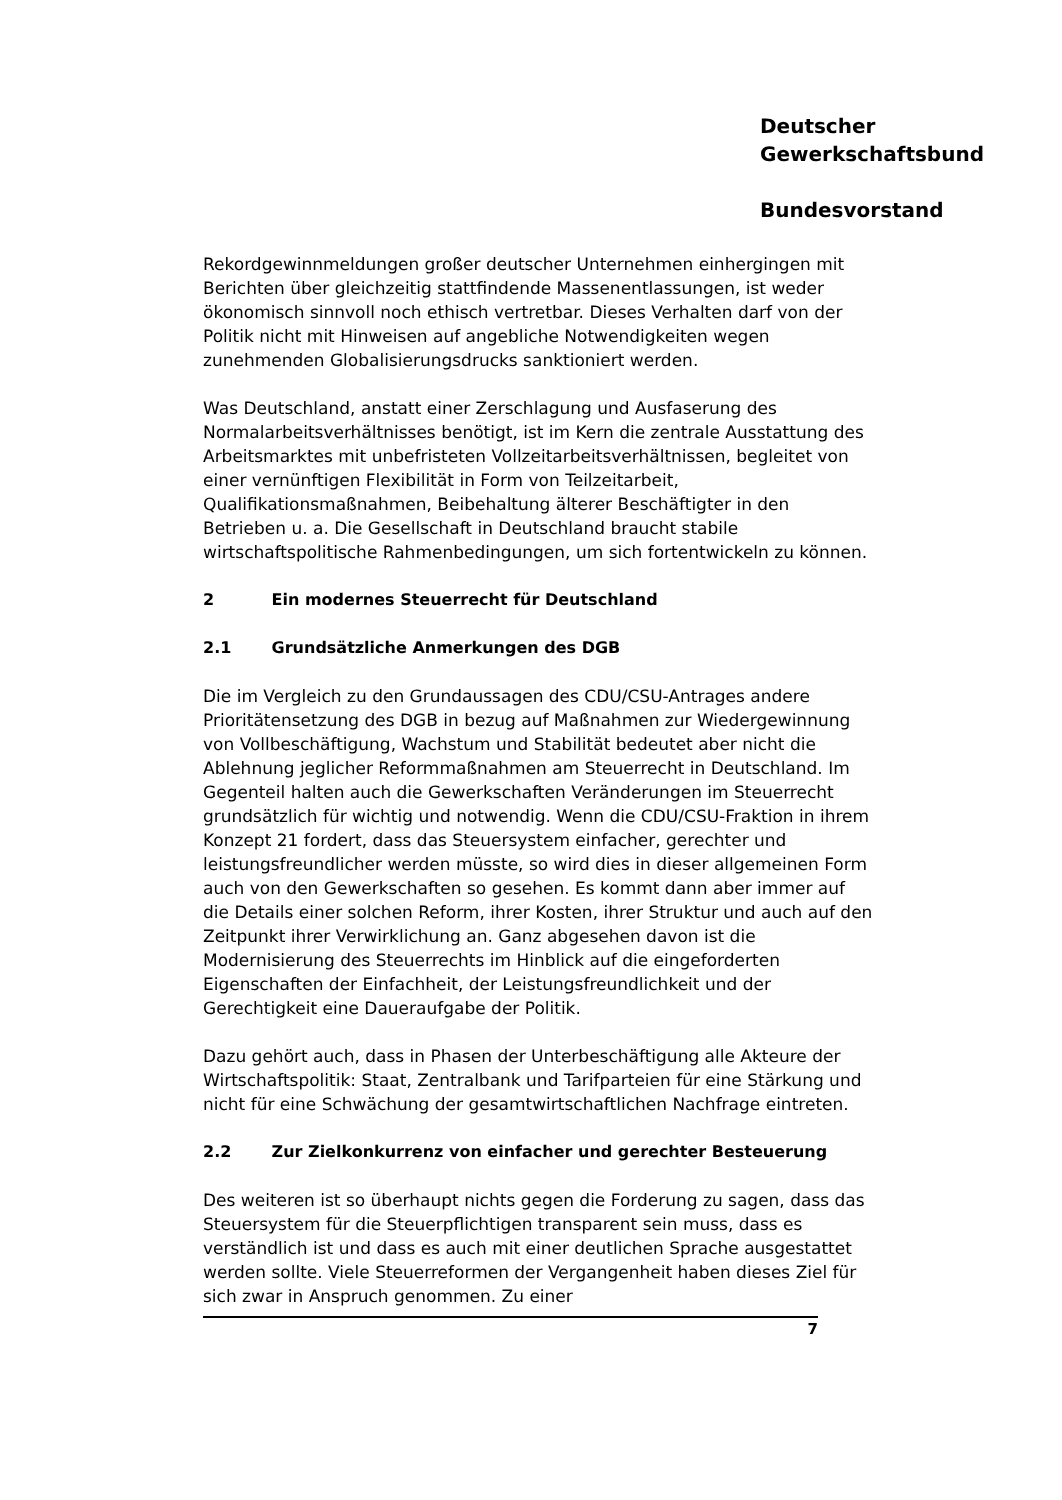Deutscher
Gewerkschaftsbund
Bundesvorstand
Rekordgewinnmeldungen großer deutscher Unternehmen einhergingen mit Berichten über gleichzeitig stattfindende Massenentlassungen, ist weder ökonomisch sinnvoll noch ethisch vertretbar. Dieses Verhalten darf von der Politik nicht mit Hinweisen auf angebliche Notwendigkeiten wegen zunehmenden Globalisierungsdrucks sanktioniert werden.
Was Deutschland, anstatt einer Zerschlagung und Ausfaserung des Normalarbeitsverhältnisses benötigt, ist im Kern die zentrale Ausstattung des Arbeitsmarktes mit unbefristeten Vollzeitarbeitsverhältnissen, begleitet von einer vernünftigen Flexibilität in Form von Teilzeitarbeit, Qualifikationsmaßnahmen, Beibehaltung älterer Beschäftigter in den Betrieben u. a. Die Gesellschaft in Deutschland braucht stabile wirtschaftspolitische Rahmenbedingungen, um sich fortentwickeln zu können.
2 Ein modernes Steuerrecht für Deutschland
2.1 Grundsätzliche Anmerkungen des DGB
Die im Vergleich zu den Grundaussagen des CDU/CSU-Antrages andere Prioritätensetzung des DGB in bezug auf Maßnahmen zur Wiedergewinnung von Vollbeschäftigung, Wachstum und Stabilität bedeutet aber nicht die Ablehnung jeglicher Reformmaßnahmen am Steuerrecht in Deutschland. Im Gegenteil halten auch die Gewerkschaften Veränderungen im Steuerrecht grundsätzlich für wichtig und notwendig. Wenn die CDU/CSU-Fraktion in ihrem Konzept 21 fordert, dass das Steuersystem einfacher, gerechter und leistungsfreundlicher werden müsste, so wird dies in dieser allgemeinen Form auch von den Gewerkschaften so gesehen. Es kommt dann aber immer auf die Details einer solchen Reform, ihrer Kosten, ihrer Struktur und auch auf den Zeitpunkt ihrer Verwirklichung an. Ganz abgesehen davon ist die Modernisierung des Steuerrechts im Hinblick auf die eingeforderten Eigenschaften der Einfachheit, der Leistungsfreundlichkeit und der Gerechtigkeit eine Daueraufgabe der Politik.
Dazu gehört auch, dass in Phasen der Unterbeschäftigung alle Akteure der Wirtschaftspolitik: Staat, Zentralbank und Tarifparteien für eine Stärkung und nicht für eine Schwächung der gesamtwirtschaftlichen Nachfrage eintreten.
2.2 Zur Zielkonkurrenz von einfacher und gerechter Besteuerung
Des weiteren ist so überhaupt nichts gegen die Forderung zu sagen, dass das Steuersystem für die Steuerpflichtigen transparent sein muss, dass es verständlich ist und dass es auch mit einer deutlichen Sprache ausgestattet werden sollte. Viele Steuerreformen der Vergangenheit haben dieses Ziel für sich zwar in Anspruch genommen. Zu einer
7